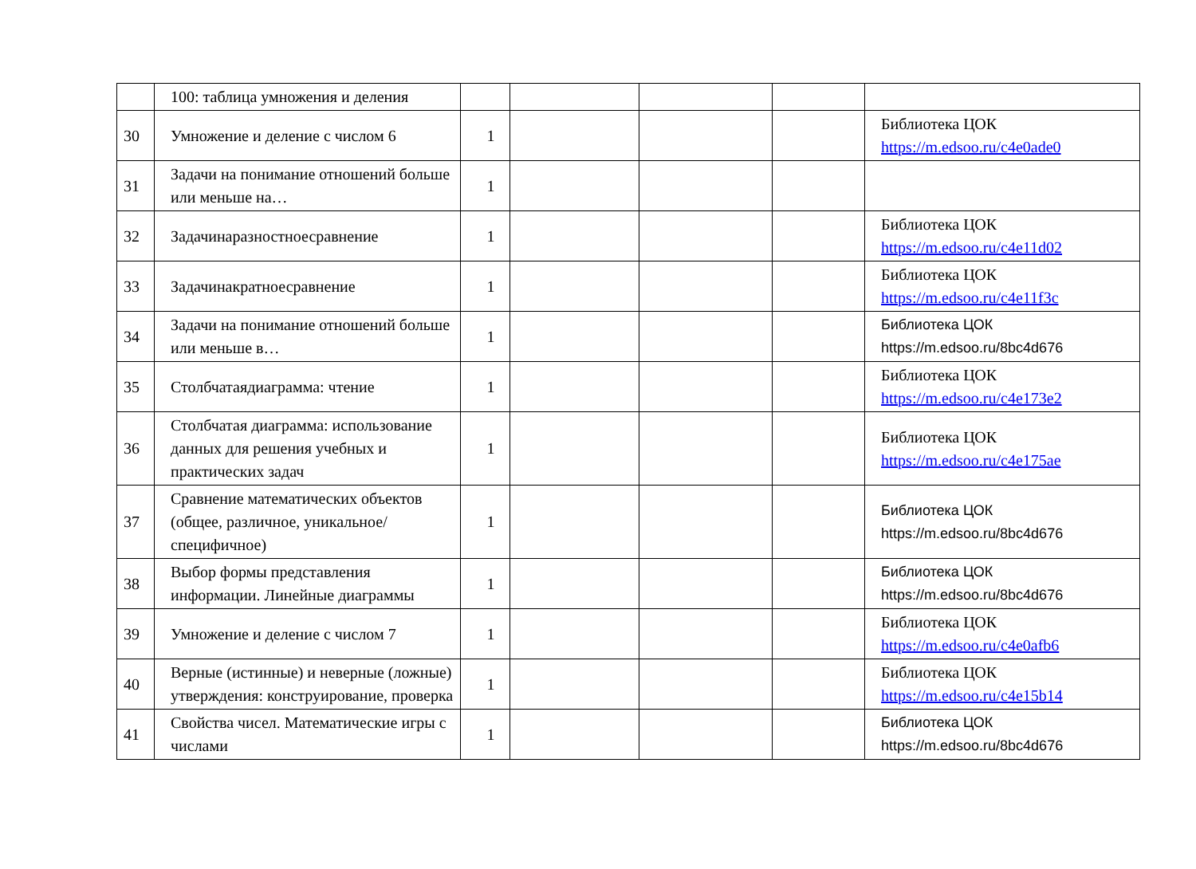| | 100: таблица умножения и деления | | | | | |
| 30 | Умножение и деление с числом 6 | 1 | | | | Библиотека ЦОК https://m.edsoo.ru/c4e0ade0 |
| 31 | Задачи на понимание отношений больше или меньше на… | 1 | | | | |
| 32 | Задачинаразностноесравнение | 1 | | | | Библиотека ЦОК https://m.edsoo.ru/c4e11d02 |
| 33 | Задачинакратноесравнение | 1 | | | | Библиотека ЦОК https://m.edsoo.ru/c4e11f3c |
| 34 | Задачи на понимание отношений больше или меньше в… | 1 | | | | Библиотека ЦОК https://m.edsoo.ru/8bc4d676 |
| 35 | Столбчатаядиаграмма: чтение | 1 | | | | Библиотека ЦОК https://m.edsoo.ru/c4e173e2 |
| 36 | Столбчатая диаграмма: использование данных для решения учебных и практических задач | 1 | | | | Библиотека ЦОК https://m.edsoo.ru/c4e175ae |
| 37 | Сравнение математических объектов (общее, различное, уникальное/специфичное) | 1 | | | | Библиотека ЦОК https://m.edsoo.ru/8bc4d676 |
| 38 | Выбор формы представления информации. Линейные диаграммы | 1 | | | | Библиотека ЦОК https://m.edsoo.ru/8bc4d676 |
| 39 | Умножение и деление с числом 7 | 1 | | | | Библиотека ЦОК https://m.edsoo.ru/c4e0afb6 |
| 40 | Верные (истинные) и неверные (ложные) утверждения: конструирование, проверка | 1 | | | | Библиотека ЦОК https://m.edsoo.ru/c4e15b14 |
| 41 | Свойства чисел. Математические игры с числами | 1 | | | | Библиотека ЦОК https://m.edsoo.ru/8bc4d676 |